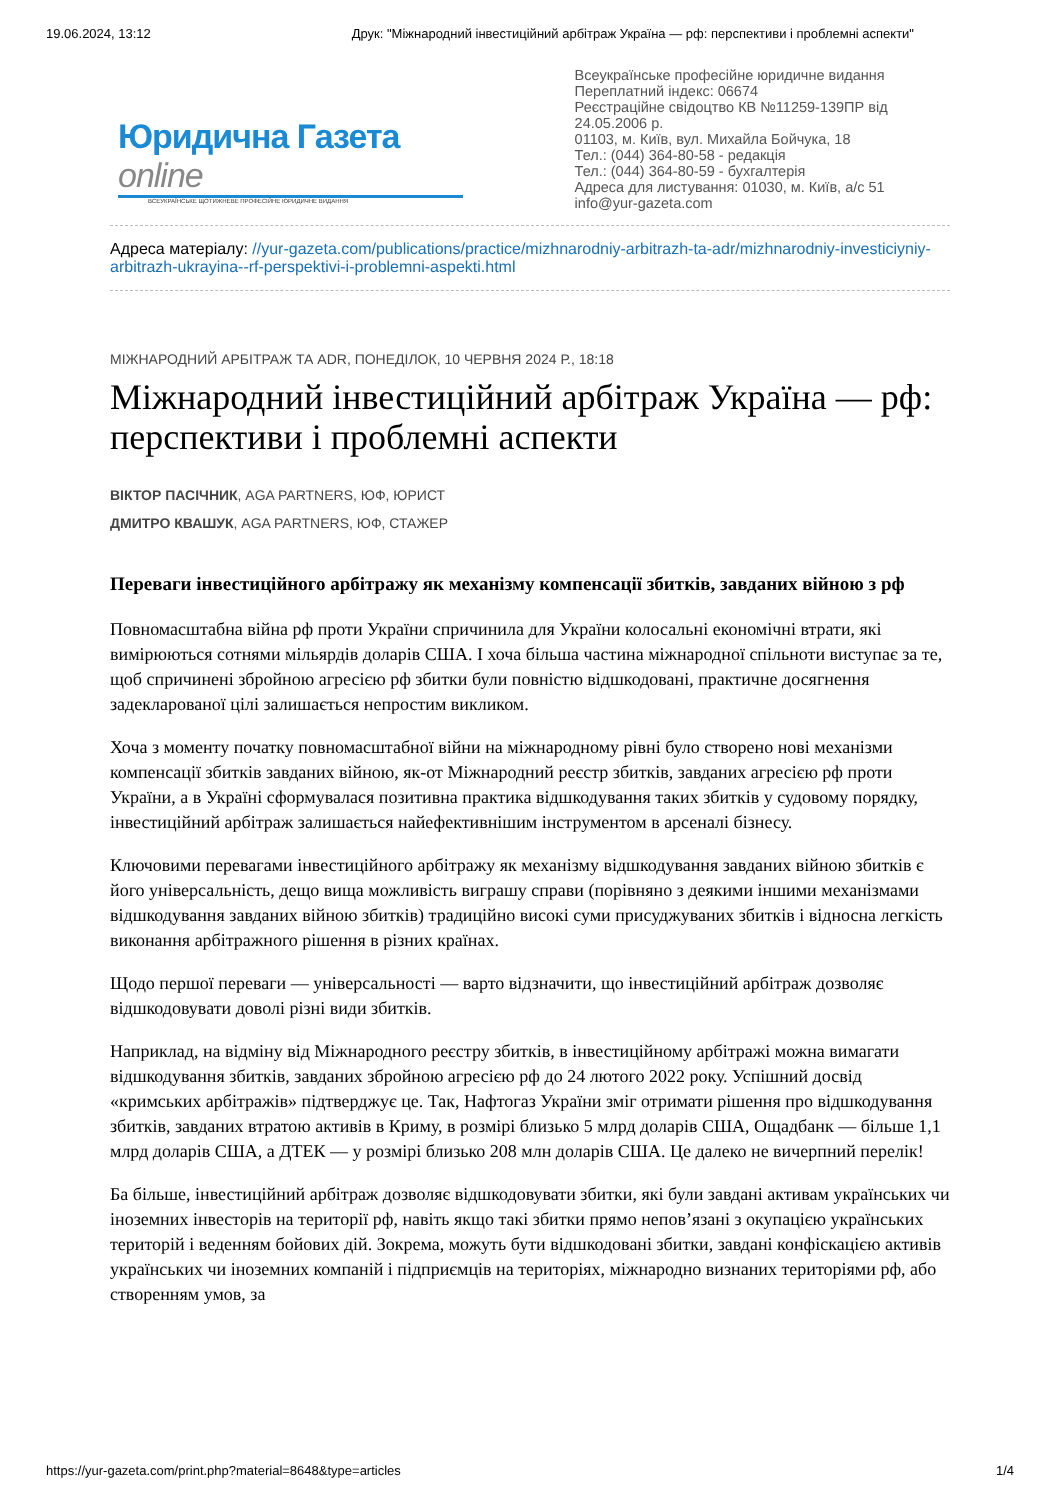19.06.2024, 13:12 Друк: "Міжнародний інвестиційний арбітраж Україна — рф: перспективи і проблемні аспекти"
Юридична Газета online
ВСЕУКРАЇНСЬКЕ ЩОТИЖНЕВЕ ПРОФЕСІЙНЕ ЮРИДИЧНЕ ВИДАННЯ
Всеукраїнське професійне юридичне видання
Переплатний індекс: 06674
Реєстраційне свідоцтво КВ №11259-139ПР від 24.05.2006 р.
01103, м. Київ, вул. Михайла Бойчука, 18
Тел.: (044) 364-80-58 - редакція
Тел.: (044) 364-80-59 - бухгалтерія
Адреса для листування: 01030, м. Київ, а/с 51
info@yur-gazeta.com
Адреса матеріалу: //yur-gazeta.com/publications/practice/mizhnarodniy-arbitrazh-ta-adr/mizhnarodniy-investiciyniy-arbitrazh-ukrayina--rf-perspektivi-i-problemni-aspekti.html
МІЖНАРОДНИЙ АРБІТРАЖ ТА ADR, ПОНЕДІЛОК, 10 ЧЕРВНЯ 2024 Р., 18:18
Міжнародний інвестиційний арбітраж Україна — рф: перспективи і проблемні аспекти
ВІКТОР ПАСІЧНИК, AGA PARTNERS, ЮФ, ЮРИСТ
ДМИТРО КВАШУК, AGA PARTNERS, ЮФ, СТАЖЕР
Переваги інвестиційного арбітражу як механізму компенсації збитків, завданих війною з рф
Повномасштабна війна рф проти України спричинила для України колосальні економічні втрати, які вимірюються сотнями мільярдів доларів США. І хоча більша частина міжнародної спільноти виступає за те, щоб спричинені збройною агресією рф збитки були повністю відшкодовані, практичне досягнення задекларованої цілі залишається непростим викликом.
Хоча з моменту початку повномасштабної війни на міжнародному рівні було створено нові механізми компенсації збитків завданих війною, як-от Міжнародний реєстр збитків, завданих агресією рф проти України, а в Україні сформувалася позитивна практика відшкодування таких збитків у судовому порядку, інвестиційний арбітраж залишається найефективнішим інструментом в арсеналі бізнесу.
Ключовими перевагами інвестиційного арбітражу як механізму відшкодування завданих війною збитків є його універсальність, дещо вища можливість виграшу справи (порівняно з деякими іншими механізмами відшкодування завданих війною збитків) традиційно високі суми присуджуваних збитків і відносна легкість виконання арбітражного рішення в різних країнах.
Щодо першої переваги — універсальності — варто відзначити, що інвестиційний арбітраж дозволяє відшкодовувати доволі різні види збитків.
Наприклад, на відміну від Міжнародного реєстру збитків, в інвестиційному арбітражі можна вимагати відшкодування збитків, завданих збройною агресією рф до 24 лютого 2022 року. Успішний досвід «кримських арбітражів» підтверджує це. Так, Нафтогаз України зміг отримати рішення про відшкодування збитків, завданих втратою активів в Криму, в розмірі близько 5 млрд доларів США, Ощадбанк — більше 1,1 млрд доларів США, а ДТЕК — у розмірі близько 208 млн доларів США. Це далеко не вичерпний перелік!
Ба більше, інвестиційний арбітраж дозволяє відшкодовувати збитки, які були завдані активам українських чи іноземних інвесторів на території рф, навіть якщо такі збитки прямо непов’язані з окупацією українських територій і веденням бойових дій. Зокрема, можуть бути відшкодовані збитки, завдані конфіскацією активів українських чи іноземних компаній і підприємців на територіях, міжнародно визнаних територіями рф, або створенням умов, за
https://yur-gazeta.com/print.php?material=8648&type=articles 1/4